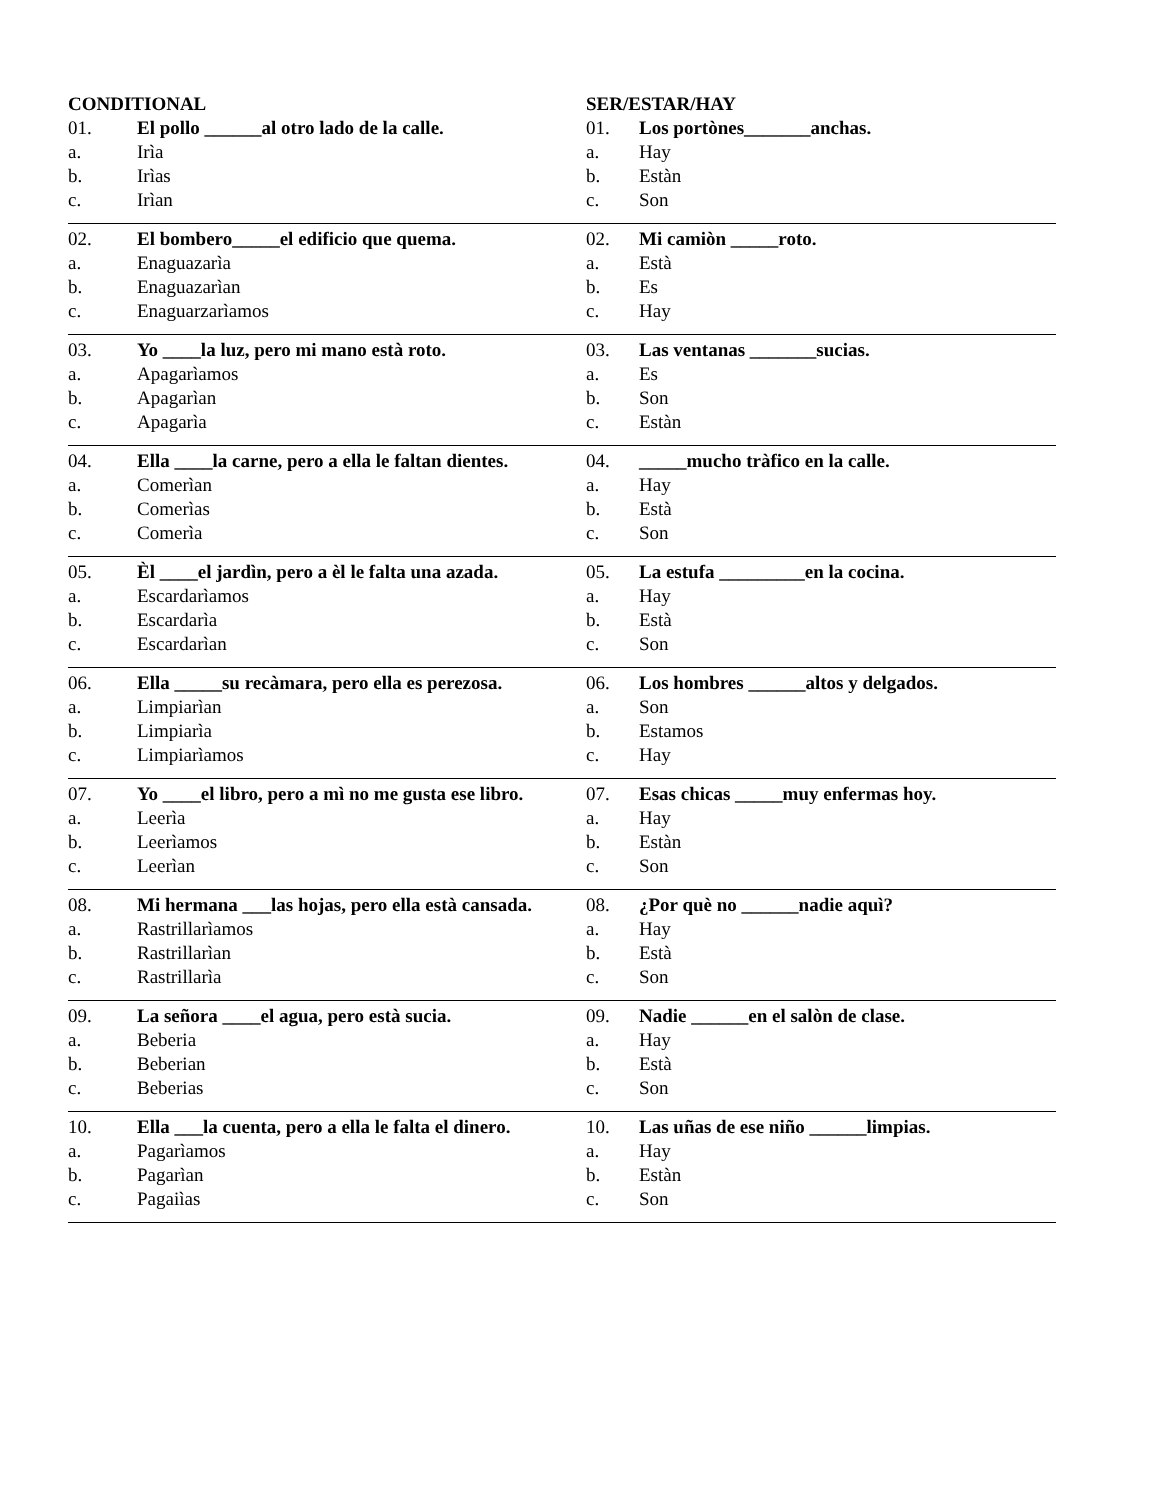CONDITIONAL
01. El pollo ______al otro lado de la calle.
a. Irìa
b. Irìas
c. Irìan
02. El bombero_____el edificio que quema.
a. Enaguazarìa
b. Enaguazarìan
c. Enaguarzarìamos
03. Yo ____la luz, pero mi mano està roto.
a. Apagarìamos
b. Apagarìan
c. Apagarìa
04. Ella ____la carne, pero a ella le faltan dientes.
a. Comerìan
b. Comerìas
c. Comerìa
05. Èl ____el jardìn, pero a èl le falta una azada.
a. Escardarìamos
b. Escardarìa
c. Escardarìan
06. Ella _____su recàmara, pero ella es perezosa.
a. Limpiarìan
b. Limpiarìa
c. Limpiarìamos
07. Yo ____el libro, pero a mì no me gusta ese libro.
a. Leerìa
b. Leerìamos
c. Leerìan
08. Mi hermana ___las hojas, pero ella està cansada.
a. Rastrillarìamos
b. Rastrillarìan
c. Rastrillarìa
09. La señora ____el agua, pero està sucia.
a. Beberia
b. Beberian
c. Beberias
10. Ella ___la cuenta, pero a ella le falta el dinero.
a. Pagarìamos
b. Pagarìan
c. Pagaiìas
SER/ESTAR/HAY
01. Los portònes_______anchas.
a. Hay
b. Estàn
c. Son
02. Mi camiòn _____roto.
a. Està
b. Es
c. Hay
03. Las ventanas _______sucias.
a. Es
b. Son
c. Estàn
04. _____mucho tràfico en la calle.
a. Hay
b. Està
c. Son
05. La estufa _________en la cocina.
a. Hay
b. Està
c. Son
06. Los hombres ______altos y delgados.
a. Son
b. Estamos
c. Hay
07. Esas chicas _____muy enfermas hoy.
a. Hay
b. Estàn
c. Son
08. ¿Por què no ______nadie aquì?
a. Hay
b. Està
c. Son
09. Nadie ______en el salòn de clase.
a. Hay
b. Està
c. Son
10. Las uñas de ese niño ______limpias.
a. Hay
b. Estàn
c. Son